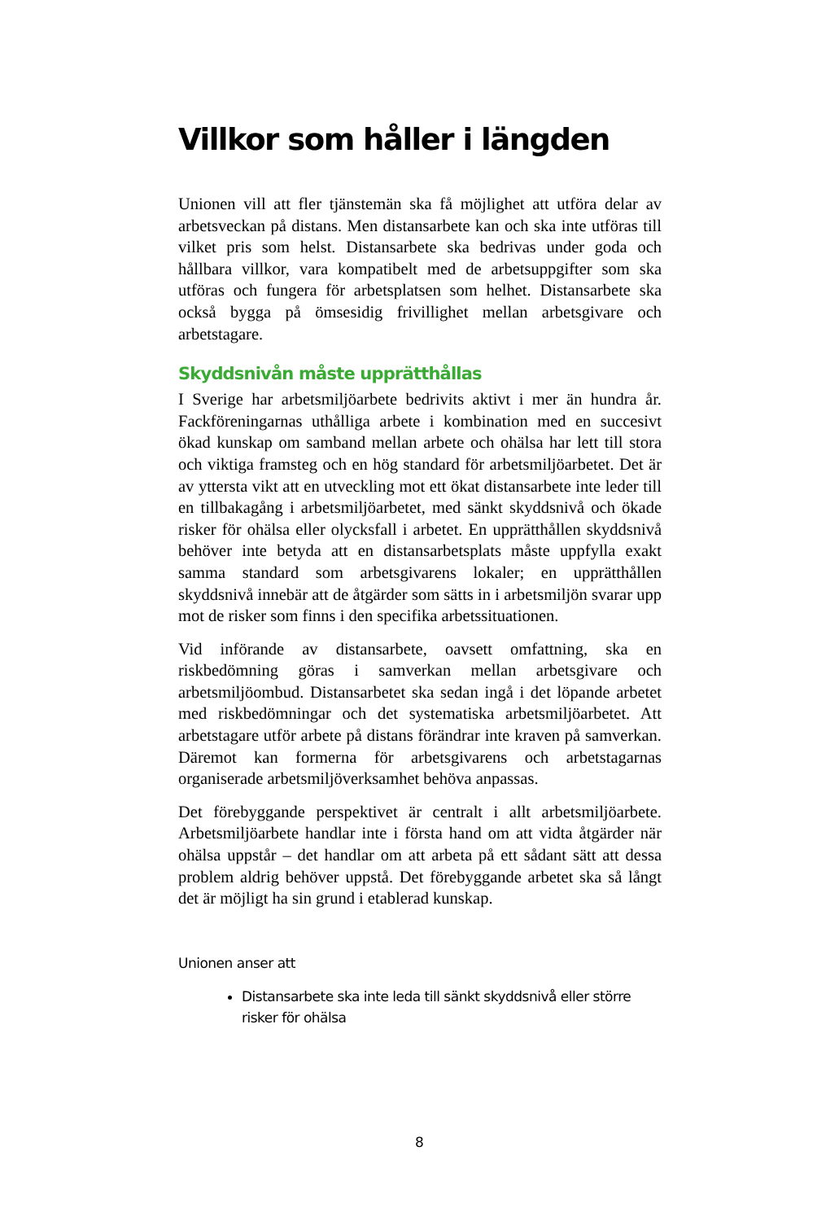Villkor som håller i längden
Unionen vill att fler tjänstemän ska få möjlighet att utföra delar av arbetsveckan på distans. Men distansarbete kan och ska inte utföras till vilket pris som helst. Distansarbete ska bedrivas under goda och hållbara villkor, vara kompatibelt med de arbetsuppgifter som ska utföras och fungera för arbetsplatsen som helhet. Distansarbete ska också bygga på ömsesidig frivillighet mellan arbetsgivare och arbetstagare.
Skyddsnivån måste upprätthållas
I Sverige har arbetsmiljöarbete bedrivits aktivt i mer än hundra år. Fackföreningarnas uthålliga arbete i kombination med en succesivt ökad kunskap om samband mellan arbete och ohälsa har lett till stora och viktiga framsteg och en hög standard för arbetsmiljöarbetet. Det är av yttersta vikt att en utveckling mot ett ökat distansarbete inte leder till en tillbakagång i arbetsmiljöarbetet, med sänkt skyddsnivå och ökade risker för ohälsa eller olycksfall i arbetet. En upprätthållen skyddsnivå behöver inte betyda att en distansarbetsplats måste uppfylla exakt samma standard som arbetsgivarens lokaler; en upprätthållen skyddsnivå innebär att de åtgärder som sätts in i arbetsmiljön svarar upp mot de risker som finns i den specifika arbetssituationen.
Vid införande av distansarbete, oavsett omfattning, ska en riskbedömning göras i samverkan mellan arbetsgivare och arbetsmiljöombud. Distansarbetet ska sedan ingå i det löpande arbetet med riskbedömningar och det systematiska arbetsmiljöarbetet. Att arbetstagare utför arbete på distans förändrar inte kraven på samverkan. Däremot kan formerna för arbetsgivarens och arbetstagarnas organiserade arbetsmiljöverksamhet behöva anpassas.
Det förebyggande perspektivet är centralt i allt arbetsmiljöarbete. Arbetsmiljöarbete handlar inte i första hand om att vidta åtgärder när ohälsa uppstår – det handlar om att arbeta på ett sådant sätt att dessa problem aldrig behöver uppstå. Det förebyggande arbetet ska så långt det är möjligt ha sin grund i etablerad kunskap.
Unionen anser att
Distansarbete ska inte leda till sänkt skyddsnivå eller större risker för ohälsa
8